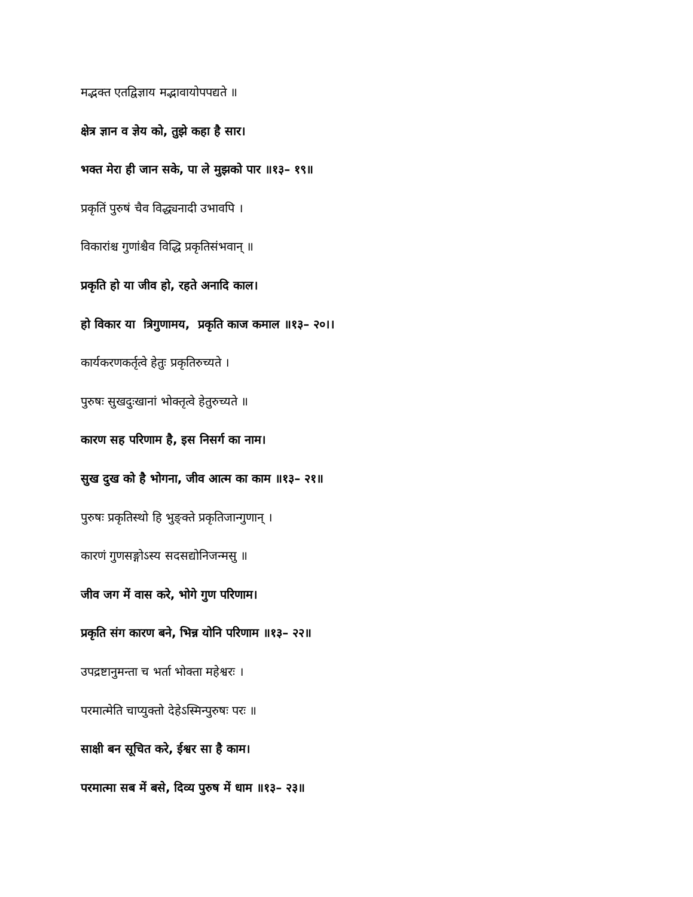मद्भक्त एतद्विज्ञाय मद्भावायोपपद्यते ॥
क्षेत्र ज्ञान व ज्ञेय को, तुझे कहा है सार।
भक्त मेरा ही जान सके, पा ले मुझको पार ॥१३– १९॥
प्रकृतिं पुरुषं चैव विद्ध्यनादी उभावपि ।
विकारांश्च गुणांश्चैव विद्धि प्रकृतिसंभवान् ॥
प्रकृति हो या जीव हो, रहते अनादि काल।
हो विकार या त्रिगुणामय, प्रकृति काज कमाल ॥१३– २०।।
कार्यकरणकर्तृत्वे हेतुः प्रकृतिरुच्यते ।
पुरुषः सुखदुःखानां भोक्तृत्वे हेतुरुच्यते ॥
कारण सह परिणाम है, इस निसर्ग का नाम।
सुख दुख को है भोगना, जीव आत्म का काम ॥१३– २१॥
पुरुषः प्रकृतिस्थो हि भुङ्क्ते प्रकृतिजान्गुणान् ।
कारणं गुणसङ्गोऽस्य सदसद्योनिजन्मसु ॥
जीव जग में वास करे, भोगे गुण परिणाम।
प्रकृति संग कारण बने, भिन्न योनि परिणाम ॥१३– २२॥
उपद्रष्टानुमन्ता च भर्ता भोक्ता महेश्वरः ।
परमात्मेति चाप्युक्तो देहेऽस्मिन्पुरुषः परः ॥
साक्षी बन सूचित करे, ईश्वर सा है काम।
परमात्मा सब में बसे, दिव्य पुरुष में धाम ॥१३– २३॥